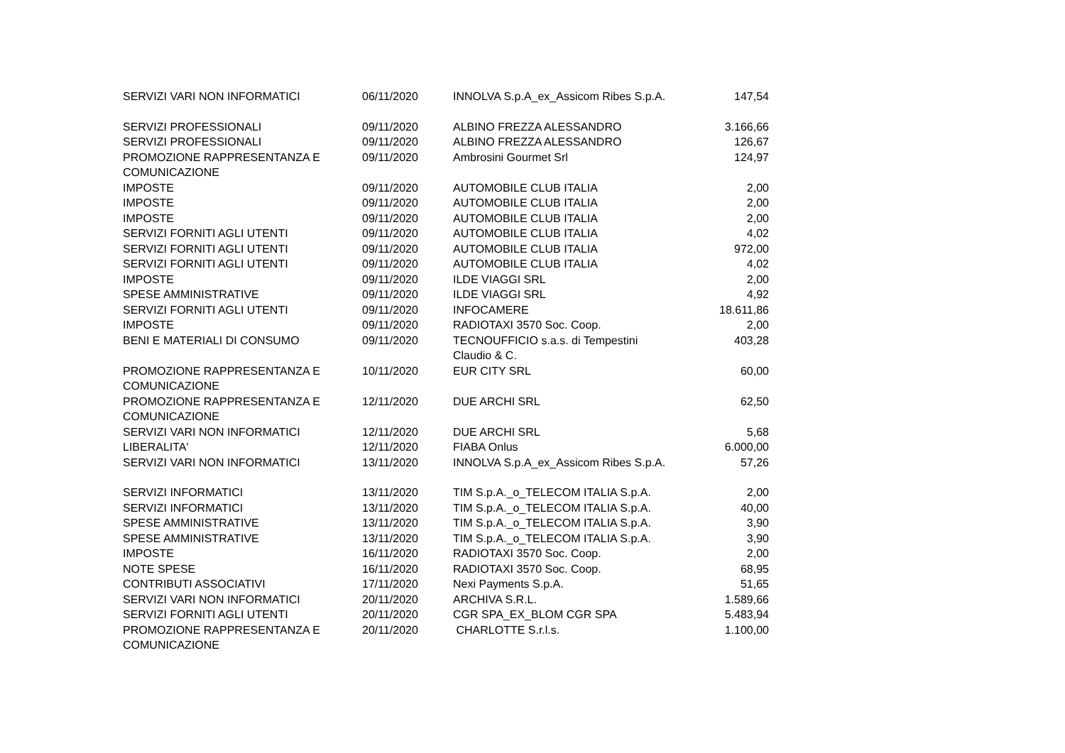| SERVIZI VARI NON INFORMATICI | 06/11/2020 | INNOLVA S.p.A_ex_Assicom Ribes S.p.A. | 147,54 |
| SERVIZI PROFESSIONALI | 09/11/2020 | ALBINO FREZZA ALESSANDRO | 3.166,66 |
| SERVIZI PROFESSIONALI | 09/11/2020 | ALBINO FREZZA ALESSANDRO | 126,67 |
| PROMOZIONE RAPPRESENTANZA E COMUNICAZIONE | 09/11/2020 | Ambrosini Gourmet Srl | 124,97 |
| IMPOSTE | 09/11/2020 | AUTOMOBILE CLUB ITALIA | 2,00 |
| IMPOSTE | 09/11/2020 | AUTOMOBILE CLUB ITALIA | 2,00 |
| IMPOSTE | 09/11/2020 | AUTOMOBILE CLUB ITALIA | 2,00 |
| SERVIZI FORNITI AGLI UTENTI | 09/11/2020 | AUTOMOBILE CLUB ITALIA | 4,02 |
| SERVIZI FORNITI AGLI UTENTI | 09/11/2020 | AUTOMOBILE CLUB ITALIA | 972,00 |
| SERVIZI FORNITI AGLI UTENTI | 09/11/2020 | AUTOMOBILE CLUB ITALIA | 4,02 |
| IMPOSTE | 09/11/2020 | ILDE VIAGGI SRL | 2,00 |
| SPESE AMMINISTRATIVE | 09/11/2020 | ILDE VIAGGI SRL | 4,92 |
| SERVIZI FORNITI AGLI UTENTI | 09/11/2020 | INFOCAMERE | 18.611,86 |
| IMPOSTE | 09/11/2020 | RADIOTAXI 3570 Soc. Coop. | 2,00 |
| BENI E MATERIALI DI CONSUMO | 09/11/2020 | TECNOUFFICIO s.a.s. di Tempestini Claudio & C. | 403,28 |
| PROMOZIONE RAPPRESENTANZA E COMUNICAZIONE | 10/11/2020 | EUR CITY SRL | 60,00 |
| PROMOZIONE RAPPRESENTANZA E COMUNICAZIONE | 12/11/2020 | DUE ARCHI SRL | 62,50 |
| SERVIZI VARI NON INFORMATICI | 12/11/2020 | DUE ARCHI SRL | 5,68 |
| LIBERALITA' | 12/11/2020 | FIABA Onlus | 6.000,00 |
| SERVIZI VARI NON INFORMATICI | 13/11/2020 | INNOLVA S.p.A_ex_Assicom Ribes S.p.A. | 57,26 |
| SERVIZI INFORMATICI | 13/11/2020 | TIM S.p.A._o_TELECOM ITALIA S.p.A. | 2,00 |
| SERVIZI INFORMATICI | 13/11/2020 | TIM S.p.A._o_TELECOM ITALIA S.p.A. | 40,00 |
| SPESE AMMINISTRATIVE | 13/11/2020 | TIM S.p.A._o_TELECOM ITALIA S.p.A. | 3,90 |
| SPESE AMMINISTRATIVE | 13/11/2020 | TIM S.p.A._o_TELECOM ITALIA S.p.A. | 3,90 |
| IMPOSTE | 16/11/2020 | RADIOTAXI 3570 Soc. Coop. | 2,00 |
| NOTE SPESE | 16/11/2020 | RADIOTAXI 3570 Soc. Coop. | 68,95 |
| CONTRIBUTI ASSOCIATIVI | 17/11/2020 | Nexi Payments S.p.A. | 51,65 |
| SERVIZI VARI NON INFORMATICI | 20/11/2020 | ARCHIVA S.R.L. | 1.589,66 |
| SERVIZI FORNITI AGLI UTENTI | 20/11/2020 | CGR SPA_EX_BLOM CGR SPA | 5.483,94 |
| PROMOZIONE RAPPRESENTANZA E COMUNICAZIONE | 20/11/2020 | CHARLOTTE S.r.l.s. | 1.100,00 |